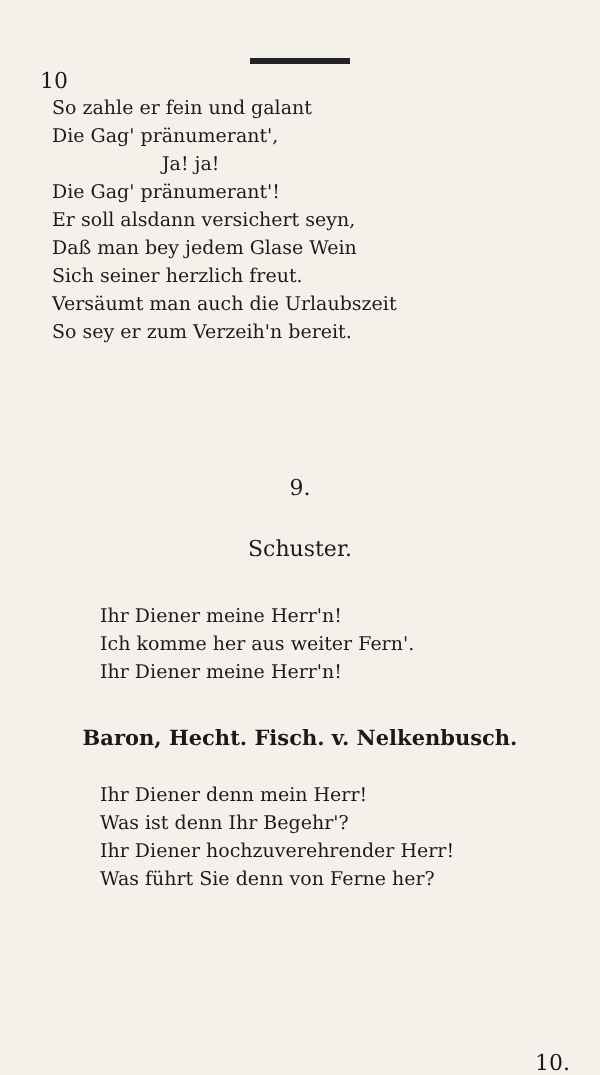10
So zahle er fein und galant
Die Gag' pränumerant',
Ja! ja!
Die Gag' pränumerant'!
Er soll alsdann versichert seyn,
Daß man bey jedem Glase Wein
Sich seiner herzlich freut.
Versäumt man auch die Urlaubszeit
So sey er zum Verzeih'n bereit.
9.
Schuster.
Ihr Diener meine Herr'n!
Ich komme her aus weiter Fern'.
Ihr Diener meine Herr'n!
Baron, Hecht. Fisch. v. Nelkenbusch.
Ihr Diener denn mein Herr!
Was ist denn Ihr Begehr'?
Ihr Diener hochzuverehrender Herr!
Was führt Sie denn von Ferne her?
10.